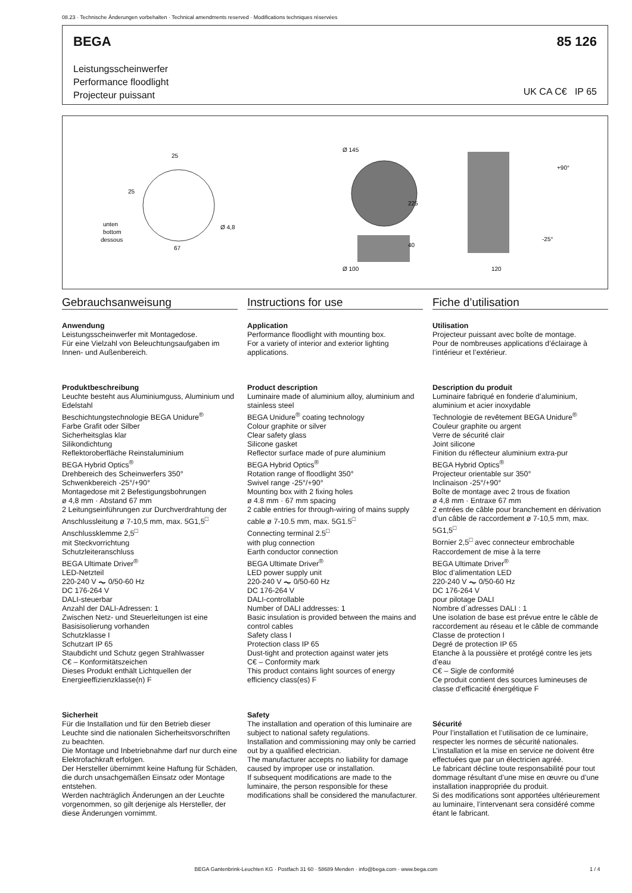08.23 · Technische Änderungen vorbehalten · Technical amendments reserved · Modifications techniques réservées
BEGA 85 126
Leistungsscheinwerfer
Performance floodlight
Projecteur puissant
UK CA C€ IP 65
25
25
unten
bottom
dessous
Ø 4,8
67
Ø 145
Ø 100
225
40
+90°
-25°
120
Gebrauchsanweisung
Anwendung
Leistungsscheinwerfer mit Montagedose.
Für eine Vielzahl von Beleuchtungsaufgaben im Innen- und Außenbereich.
Produktbeschreibung
Leuchte besteht aus Aluminiumguss, Aluminium und Edelstahl
Beschichtungstechnologie BEGA Unidure<sup>®</sup>
Farbe Grafit oder Silber
Sicherheitsglas klar
Silikondichtung
Reflektoroberfläche Reinstaluminium
BEGA Hybrid Optics<sup>®</sup>
Drehbereich des Scheinwerfers 350°
Schwenkbereich -25°/+90°
Montagedose mit 2 Befestigungsbohrungen
ø 4,8 mm · Abstand 67 mm
2 Leitungseinführungen zur Durchverdrahtung der Anschlussleitung ø 7-10,5 mm, max. 5G1,5<sup>□</sup>
Anschlussklemme 2,5<sup>□</sup>
mit Steckvorrichtung
Schutzleiteranschluss
BEGA Ultimate Driver<sup>®</sup>
LED-Netzteil
220-240 V ⏦ 0/50-60 Hz
DC 176-264 V
DALI-steuerbar
Anzahl der DALI-Adressen: 1
Zwischen Netz- und Steuerleitungen ist eine Basisisolierung vorhanden
Schutzklasse I
Schutzart IP 65
Staubdicht und Schutz gegen Strahlwasser
C€ – Konformitätszeichen
Dieses Produkt enthält Lichtquellen der Energieeffizienzklasse(n) F
Sicherheit
Für die Installation und für den Betrieb dieser Leuchte sind die nationalen Sicherheitsvorschriften zu beachten.
Die Montage und Inbetriebnahme darf nur durch eine Elektrofachkraft erfolgen.
Der Hersteller übernimmt keine Haftung für Schäden, die durch unsachgemäßen Einsatz oder Montage entstehen.
Werden nachträglich Änderungen an der Leuchte vorgenommen, so gilt derjenige als Hersteller, der diese Änderungen vornimmt.
Instructions for use
Application
Performance floodlight with mounting box.
For a variety of interior and exterior lighting applications.
Product description
Luminaire made of aluminium alloy, aluminium and stainless steel
BEGA Unidure<sup>®</sup> coating technology
Colour graphite or silver
Clear safety glass
Silicone gasket
Reflector surface made of pure aluminium
BEGA Hybrid Optics<sup>®</sup>
Rotation range of floodlight 350°
Swivel range -25°/+90°
Mounting box with 2 fixing holes
ø 4.8 mm · 67 mm spacing
2 cable entries for through-wiring of mains supply cable ø 7-10.5 mm, max. 5G1.5<sup>□</sup>
Connecting terminal 2.5<sup>□</sup>
with plug connection
Earth conductor connection
BEGA Ultimate Driver<sup>®</sup>
LED power supply unit
220-240 V ⏦ 0/50-60 Hz
DC 176-264 V
DALI-controllable
Number of DALI addresses: 1
Basic insulation is provided between the mains and control cables
Safety class I
Protection class IP 65
Dust-tight and protection against water jets
C€ – Conformity mark
This product contains light sources of energy efficiency class(es) F
Safety
The installation and operation of this luminaire are subject to national safety regulations.
Installation and commissioning may only be carried out by a qualified electrician.
The manufacturer accepts no liability for damage caused by improper use or installation.
If subsequent modifications are made to the luminaire, the person responsible for these modifications shall be considered the manufacturer.
Fiche d’utilisation
Utilisation
Projecteur puissant avec boîte de montage.
Pour de nombreuses applications d’éclairage à l’intérieur et l’extérieur.
Description du produit
Luminaire fabriqué en fonderie d’aluminium, aluminium et acier inoxydable
Technologie de revêtement BEGA Unidure<sup>®</sup>
Couleur graphite ou argent
Verre de sécurité clair
Joint silicone
Finition du réflecteur aluminium extra-pur
BEGA Hybrid Optics<sup>®</sup>
Projecteur orientable sur 350°
Inclinaison -25°/+90°
Boîte de montage avec 2 trous de fixation
ø 4,8 mm · Entraxe 67 mm
2 entrées de câble pour branchement en dérivation d’un câble de raccordement ø 7-10,5 mm, max. 5G1,5<sup>□</sup>
Bornier 2,5<sup>□</sup> avec connecteur embrochable
Raccordement de mise à la terre
BEGA Ultimate Driver<sup>®</sup>
Bloc d’alimentation LED
220-240 V ⏦ 0/50-60 Hz
DC 176-264 V
pour pilotage DALI
Nombre d´adresses DALI : 1
Une isolation de base est prévue entre le câble de raccordement au réseau et le câble de commande
Classe de protection I
Degré de protection IP 65
Etanche à la poussière et protégé contre les jets d’eau
C€ – Sigle de conformité
Ce produit contient des sources lumineuses de classe d’efficacité énergétique F
Sécurité
Pour l’installation et l’utilisation de ce luminaire, respecter les normes de sécurité nationales.
L’installation et la mise en service ne doivent être effectuées que par un électricien agréé.
Le fabricant décline toute responsabilité pour tout dommage résultant d’une mise en œuvre ou d’une installation inappropriée du produit.
Si des modifications sont apportées ultérieurement au luminaire, l’intervenant sera considéré comme étant le fabricant.
BEGA Gantenbrink-Leuchten KG · Postfach 31 60 · 58689 Menden · info@bega.com · www.bega.com 1 / 4